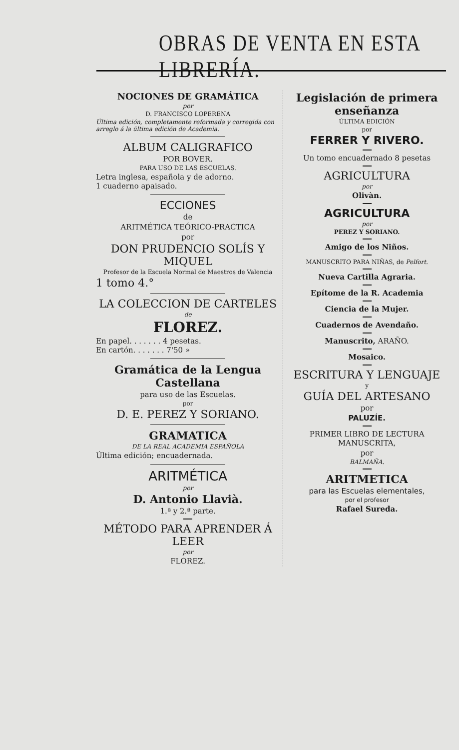OBRAS DE VENTA EN ESTA LIBRERÍA.
NOCIONES DE GRAMÁTICA
por
D. FRANCISCO LOPERENA
Última edición, completamente reformada y corregida con arreglo á la última edición de Academia.
ALBUM CALIGRAFICO
POR BOVER.
PARA USO DE LAS ESCUELAS.
Letra inglesa, española y de adorno.
1 cuaderno apaisado.
ECCIONES
de
ARITMÉTICA TEÓRICO-PRACTICA
por
DON PRUDENCIO SOLÍS Y MIQUEL
Profesor de la Escuela Normal de Maestros de Valencia
1 tomo 4.°
LA COLECCION DE CARTELES
de
FLOREZ.
En papel. . . . . . . 4 pesetas.
En cartón. . . . . . . 7'50 »
Gramática de la Lengua Castellana
para uso de las Escuelas.
por
D. E. PEREZ Y SORIANO.
GRAMATICA
DE LA REAL ACADEMIA ESPAÑOLA
Última edición; encuadernada.
ARITMÉTICA
por
D. Antonio Llavià.
1.ª y 2.ª parte.
MÉTODO PARA APRENDER Á LEER
por
FLOREZ.
Legislación de primera enseñanza
ÚLTIMA EDICIÓN
por
FERRER Y RIVERO.
Un tomo encuadernado 8 pesetas
AGRICULTURA
por
Olivàn.
AGRICULTURA
por
PEREZ Y SORIANO.
Amigo de los Niños.
MANUSCRITO PARA NIÑAS, de Pelfort.
Nueva Cartilla Agraria.
Epítome de la R. Academia
Ciencia de la Mujer.
Cuadernos de Avendaño.
Manuscrito, ARAÑO.
Mosaico.
ESCRITURA Y LENGUAJE
y
GUÍA DEL ARTESANO
por
PALUZÍE.
PRIMER LIBRO DE LECTURA MANUSCRITA,
por
BALMAÑA.
ARITMETICA
para las Escuelas elementales,
por el profesor
Rafael Sureda.